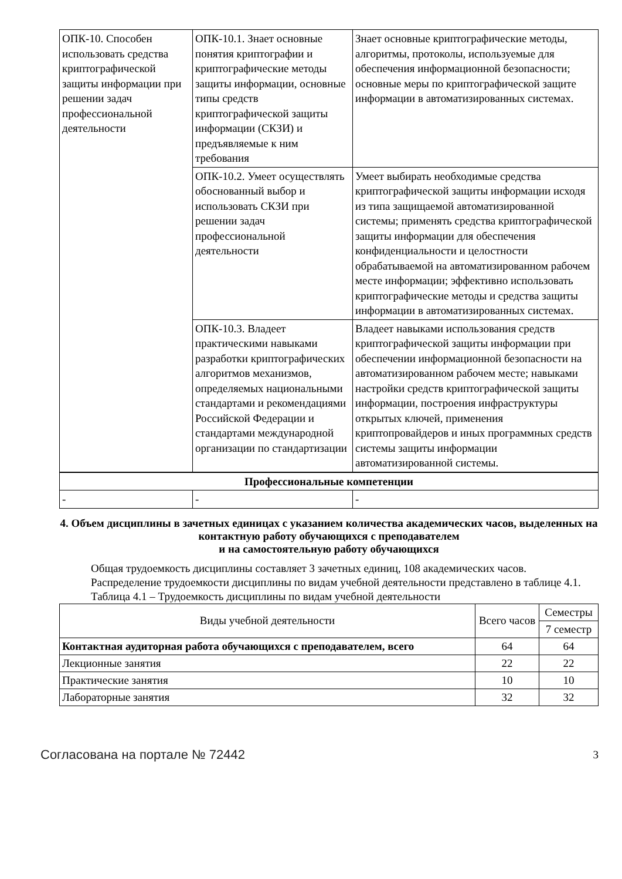| ОПК-10. Способен использовать средства криптографической защиты информации при решении задач профессиональной деятельности | ОПК-10.1. Знает основные понятия криптографии и криптографические методы защиты информации, основные типы средств криптографической защиты информации (СКЗИ) и предъявляемые к ним требования | Знает основные криптографические методы, алгоритмы, протоколы, используемые для обеспечения информационной безопасности; основные меры по криптографической защите информации в автоматизированных системах. |
| | ОПК-10.2. Умеет осуществлять обоснованный выбор и использовать СКЗИ при решении задач профессиональной деятельности | Умеет выбирать необходимые средства криптографической защиты информации исходя из типа защищаемой автоматизированной системы; применять средства криптографической защиты информации для обеспечения конфиденциальности и целостности обрабатываемой на автоматизированном рабочем месте информации; эффективно использовать криптографические методы и средства защиты информации в автоматизированных системах. |
| | ОПК-10.3. Владеет практическими навыками разработки криптографических алгоритмов механизмов, определяемых национальными стандартами и рекомендациями Российской Федерации и стандартами международной организации по стандартизации | Владеет навыками использования средств криптографической защиты информации при обеспечении информационной безопасности на автоматизированном рабочем месте; навыками настройки средств криптографической защиты информации, построения инфраструктуры открытых ключей, применения криптопровайдеров и иных программных средств системы защиты информации автоматизированной системы. |
| Профессиональные компетенции | | |
| - | - | - |
4. Объем дисциплины в зачетных единицах с указанием количества академических часов, выделенных на контактную работу обучающихся с преподавателем
и на самостоятельную работу обучающихся
Общая трудоемкость дисциплины составляет 3 зачетных единиц, 108 академических часов.
Распределение трудоемкости дисциплины по видам учебной деятельности представлено в таблице 4.1.
Таблица 4.1 – Трудоемкость дисциплины по видам учебной деятельности
| Виды учебной деятельности | Всего часов | Семестры |
| --- | --- | --- |
| | | 7 семестр |
| Контактная аудиторная работа обучающихся с преподавателем, всего | 64 | 64 |
| Лекционные занятия | 22 | 22 |
| Практические занятия | 10 | 10 |
| Лабораторные занятия | 32 | 32 |
Согласована на портале № 72442 3